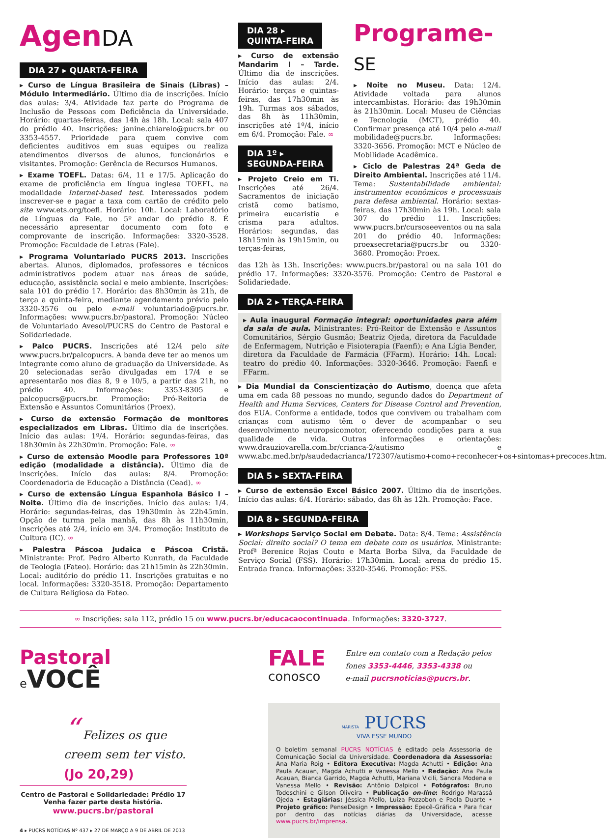AgenDA
DIA 27 ▸ QUARTA-FEIRA
▸ Curso de Língua Brasileira de Sinais (Libras) – Módulo Intermediário. Último dia de inscrições. Início das aulas: 3/4. Atividade faz parte do Programa de Inclusão de Pessoas com Deficiência da Universidade. Horário: quartas-feiras, das 14h às 18h. Local: sala 407 do prédio 40. Inscrições: janine.chiarelo@pucrs.br ou 3353-4557. Prioridade para quem convive com deficientes auditivos em suas equipes ou realiza atendimentos diversos de alunos, funcionários e visitantes. Promoção: Gerência de Recursos Humanos.
▸ Exame TOEFL. Datas: 6/4, 11 e 17/5. Aplicação do exame de proficiência em língua inglesa TOEFL, na modalidade Internet-based test. Interessados podem inscrever-se e pagar a taxa com cartão de crédito pelo site www.ets.org/toefl. Horário: 10h. Local: Laboratório de Línguas da Fale, no 5º andar do prédio 8. É necessário apresentar documento com foto e comprovante de inscrição. Informações: 3320-3528. Promoção: Faculdade de Letras (Fale).
▸ Programa Voluntariado PUCRS 2013. Inscrições abertas. Alunos, diplomados, professores e técnicos administrativos podem atuar nas áreas de saúde, educação, assistência social e meio ambiente. Inscrições: sala 101 do prédio 17. Horário: das 8h30min às 21h, de terça a quinta-feira, mediante agendamento prévio pelo 3320-3576 ou pelo e-mail voluntariado@pucrs.br. Informações: www.pucrs.br/pastoral. Promoção: Núcleo de Voluntariado Avesol/PUCRS do Centro de Pastoral e Solidariedade.
▸ Palco PUCRS. Inscrições até 12/4 pelo site www.pucrs.br/palcopucrs. A banda deve ter ao menos um integrante como aluno de graduação da Universidade. As 20 selecionadas serão divulgadas em 17/4 e se apresentarão nos dias 8, 9 e 10/5, a partir das 21h, no prédio 40. Informações: 3353-8305 e palcopucrs@pucrs.br. Promoção: Pró-Reitoria de Extensão e Assuntos Comunitários (Proex).
▸ Curso de extensão Formação de monitores especializados em Libras. Último dia de inscrições. Início das aulas: 1º/4. Horário: segundas-feiras, das 18h30min às 22h30min. Promoção: Fale. ∞
▸ Curso de extensão Moodle para Professores 10ª edição (modalidade a distância). Último dia de inscrições. Início das aulas: 8/4. Promoção: Coordenadoria de Educação a Distância (Cead). ∞
▸ Curso de extensão Língua Espanhola Básico I – Noite. Último dia de inscrições. Início das aulas: 1/4. Horário: segundas-feiras, das 19h30min às 22h45min. Opção de turma pela manhã, das 8h às 11h30min, inscrições até 2/4, início em 3/4. Promoção: Instituto de Cultura (IC). ∞
▸ Palestra Páscoa Judaica e Páscoa Cristã. Ministrante: Prof. Pedro Alberto Kunrath, da Faculdade de Teologia (Fateo). Horário: das 21h15min às 22h30min. Local: auditório do prédio 11. Inscrições gratuitas e no local. Informações: 3320-3518. Promoção: Departamento de Cultura Religiosa da Fateo.
DIA 28 ▸
QUINTA-FEIRA
▸ Curso de extensão Mandarim I – Tarde. Último dia de inscrições. Início das aulas: 2/4. Horário: terças e quintas-feiras, das 17h30min às 19h. Turmas aos sábados, das 8h às 11h30min, inscrições até 1º/4, início em 6/4. Promoção: Fale. ∞
DIA 1º ▸
SEGUNDA-FEIRA
▸ Projeto Creio em Ti. Inscrições até 26/4. Sacramentos de iniciação cristã como batismo, primeira eucaristia e crisma para adultos. Horários: segundas, das 18h15min às 19h15min, ou terças-feiras,
Programe-SE
▸ Noite no Museu. Data: 12/4. Atividade voltada para alunos intercambistas. Horário: das 19h30min às 21h30min. Local: Museu de Ciências e Tecnologia (MCT), prédio 40. Confirmar presença até 10/4 pelo e-mail mobilidade@pucrs.br. Informações: 3320-3656. Promoção: MCT e Núcleo de Mobilidade Acadêmica.
▸ Ciclo de Palestras 24ª Geda de Direito Ambiental. Inscrições até 11/4. Tema: Sustentabilidade ambiental: instrumentos econômicos e processuais para defesa ambiental. Horário: sextas-feiras, das 17h30min às 19h. Local: sala 307 do prédio 11. Inscrições: www.pucrs.br/cursoseeventos ou na sala 201 do prédio 40. Informações: proexsecretaria@pucrs.br ou 3320-3680. Promoção: Proex.
das 12h às 13h. Inscrições: www.pucrs.br/pastoral ou na sala 101 do prédio 17. Informações: 3320-3576. Promoção: Centro de Pastoral e Solidariedade.
DIA 2 ▸ TERÇA-FEIRA
▸ Aula inaugural Formação integral: oportunidades para além da sala de aula. Ministrantes: Pró-Reitor de Extensão e Assuntos Comunitários, Sérgio Gusmão; Beatriz Ojeda, diretora da Faculdade de Enfermagem, Nutrição e Fisioterapia (Faenfi); e Ana Lígia Bender, diretora da Faculdade de Farmácia (FFarm). Horário: 14h. Local: teatro do prédio 40. Informações: 3320-3646. Promoção: Faenfi e FFarm.
▸ Dia Mundial da Conscientização do Autismo, doença que afeta uma em cada 88 pessoas no mundo, segundo dados do Department of Health and Huma Services, Centers for Disease Control and Prevention, dos EUA. Conforme a entidade, todos que convivem ou trabalham com crianças com autismo têm o dever de acompanhar o seu desenvolvimento neuropsicomotor, oferecendo condições para a sua qualidade de vida. Outras informações e orientações: www.drauziovarella.com.br/crianca-2/autismo e www.abc.med.br/p/saudedacrianca/172307/autismo+como+reconhecer+os+sintomas+precoces.htm.
DIA 5 ▸ SEXTA-FEIRA
▸ Curso de extensão Excel Básico 2007. Último dia de inscrições. Início das aulas: 6/4. Horário: sábado, das 8h às 12h. Promoção: Face.
DIA 8 ▸ SEGUNDA-FEIRA
▸ Workshops Serviço Social em Debate. Data: 8/4. Tema: Assistência Social: direito social? O tema em debate com os usuários. Ministrante: Profª Berenice Rojas Couto e Marta Borba Silva, da Faculdade de Serviço Social (FSS). Horário: 17h30min. Local: arena do prédio 15. Entrada franca. Informações: 3320-3546. Promoção: FSS.
∞ Inscrições: sala 112, prédio 15 ou www.pucrs.br/educacaocontinuada. Informações: 3320-3727.
Pastoral
e VOCÊ
“ Felizes os que creem sem ter visto.
(Jo 20,29)
Centro de Pastoral e Solidariedade: Prédio 17
Venha fazer parte desta história.
www.pucrs.br/pastoral
4 ▸ PUCRS NOTÍCIAS Nº 437 ▸ 27 DE MARÇO A 9 DE ABRIL DE 2013
FALE
conosco
Entre em contato com a Redação pelos fones 3353-4446, 3353-4338 ou
e-mail pucrsnoticias@pucrs.br.
MARISTA PUCRS
VIVA ESSE MUNDO
O boletim semanal PUCRS NOTÍCIAS é editado pela Assessoria de Comunicação Social da Universidade. Coordenadora da Assessoria: Ana Maria Roig • Editora Executiva: Magda Achutti • Edição: Ana Paula Acauan, Magda Achutti e Vanessa Mello • Redação: Ana Paula Acauan, Bianca Garrido, Magda Achutti, Mariana Vicili, Sandra Modena e Vanessa Mello • Revisão: Antônio Dalpicol • Fotógrafos: Bruno Todeschini e Gilson Oliveira • Publicação on-line: Rodrigo Marassá Ojeda • Estagiárias: Jéssica Mello, Luíza Pozzobon e Paola Duarte • Projeto gráfico: PenseDesign • Impressão: Epecê-Gráfica • Para ficar por dentro das notícias diárias da Universidade, acesse www.pucrs.br/imprensa.